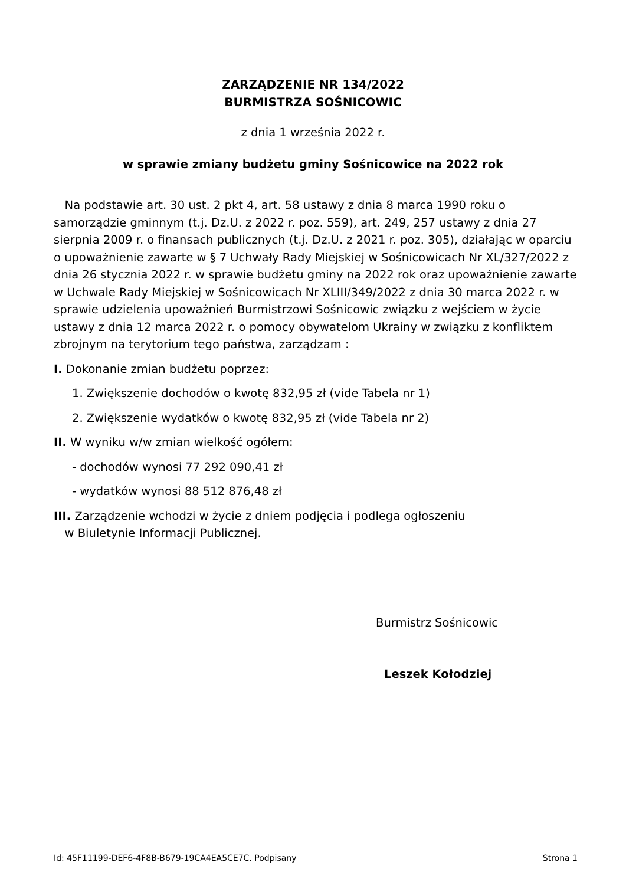ZARZĄDZENIE NR 134/2022
BURMISTRZA SOŚNICOWIC
z dnia 1 września 2022 r.
w sprawie zmiany budżetu gminy Sośnicowice na 2022 rok
Na podstawie art. 30 ust. 2 pkt 4, art. 58 ustawy z dnia 8 marca 1990 roku o samorządzie gminnym (t.j. Dz.U. z 2022 r. poz. 559), art. 249, 257 ustawy z dnia 27 sierpnia 2009 r. o finansach publicznych (t.j. Dz.U. z 2021 r. poz. 305), działając w oparciu o upoważnienie zawarte w § 7 Uchwały Rady Miejskiej w Sośnicowicach Nr XL/327/2022 z dnia 26 stycznia 2022 r. w sprawie budżetu gminy na 2022 rok oraz upoważnienie zawarte w Uchwale Rady Miejskiej w Sośnicowicach Nr XLIII/349/2022 z dnia 30 marca 2022 r. w sprawie udzielenia upoważnień Burmistrzowi Sośnicowic związku z wejściem w życie ustawy z dnia 12 marca 2022 r. o pomocy obywatelom Ukrainy w związku z konfliktem zbrojnym na terytorium tego państwa, zarządzam :
I. Dokonanie zmian budżetu poprzez:
1. Zwiększenie dochodów o kwotę 832,95 zł (vide Tabela nr 1)
2. Zwiększenie wydatków o kwotę 832,95 zł (vide Tabela nr 2)
II. W wyniku w/w zmian wielkość ogółem:
- dochodów wynosi 77 292 090,41 zł
- wydatków wynosi 88 512 876,48 zł
III. Zarządzenie wchodzi w życie z dniem podjęcia i podlega ogłoszeniu
w Biuletynie Informacji Publicznej.
Burmistrz Sośnicowic
Leszek Kołodziej
Id: 45F11199-DEF6-4F8B-B679-19CA4EA5CE7C. Podpisany Strona 1